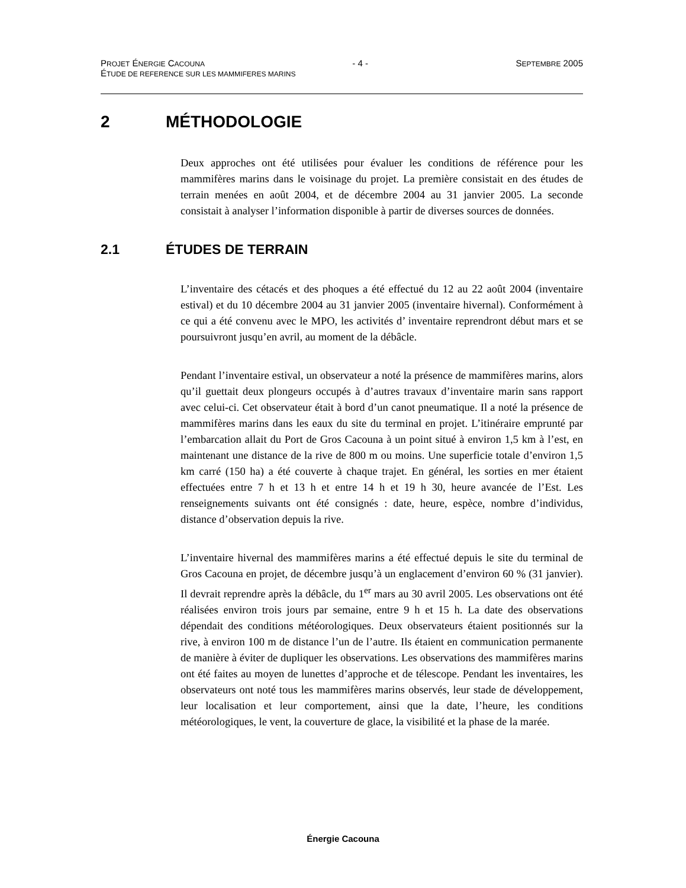PROJET ÉNERGIE CACOUNA - 4 - SEPTEMBRE 2005
ÉTUDE DE REFERENCE SUR LES MAMMIFERES MARINS
2 MÉTHODOLOGIE
Deux approches ont été utilisées pour évaluer les conditions de référence pour les mammifères marins dans le voisinage du projet. La première consistait en des études de terrain menées en août 2004, et de décembre 2004 au 31 janvier 2005. La seconde consistait à analyser l’information disponible à partir de diverses sources de données.
2.1 ÉTUDES DE TERRAIN
L’inventaire des cétacés et des phoques a été effectué du 12 au 22 août 2004 (inventaire estival) et du 10 décembre 2004 au 31 janvier 2005 (inventaire hivernal). Conformément à ce qui a été convenu avec le MPO, les activités d’ inventaire reprendront début mars et se poursuivront jusqu’en avril, au moment de la débâcle.
Pendant l’inventaire estival, un observateur a noté la présence de mammifères marins, alors qu’il guettait deux plongeurs occupés à d’autres travaux d’inventaire marin sans rapport avec celui-ci. Cet observateur était à bord d’un canot pneumatique. Il a noté la présence de mammifères marins dans les eaux du site du terminal en projet. L’itinéraire emprunté par l’embarcation allait du Port de Gros Cacouna à un point situé à environ 1,5 km à l’est, en maintenant une distance de la rive de 800 m ou moins. Une superficie totale d’environ 1,5 km carré (150 ha) a été couverte à chaque trajet. En général, les sorties en mer étaient effectuées entre 7 h et 13 h et entre 14 h et 19 h 30, heure avancée de l’Est. Les renseignements suivants ont été consignés : date, heure, espèce, nombre d’individus, distance d’observation depuis la rive.
L’inventaire hivernal des mammifères marins a été effectué depuis le site du terminal de Gros Cacouna en projet, de décembre jusqu’à un englacement d’environ 60 % (31 janvier). Il devrait reprendre après la débâcle, du 1<sup>er</sup> mars au 30 avril 2005. Les observations ont été réalisées environ trois jours par semaine, entre 9 h et 15 h. La date des observations dépendait des conditions météorologiques. Deux observateurs étaient positionnés sur la rive, à environ 100 m de distance l’un de l’autre. Ils étaient en communication permanente de manière à éviter de dupliquer les observations. Les observations des mammifères marins ont été faites au moyen de lunettes d’approche et de télescope. Pendant les inventaires, les observateurs ont noté tous les mammifères marins observés, leur stade de développement, leur localisation et leur comportement, ainsi que la date, l’heure, les conditions météorologiques, le vent, la couverture de glace, la visibilité et la phase de la marée.
Énergie Cacouna